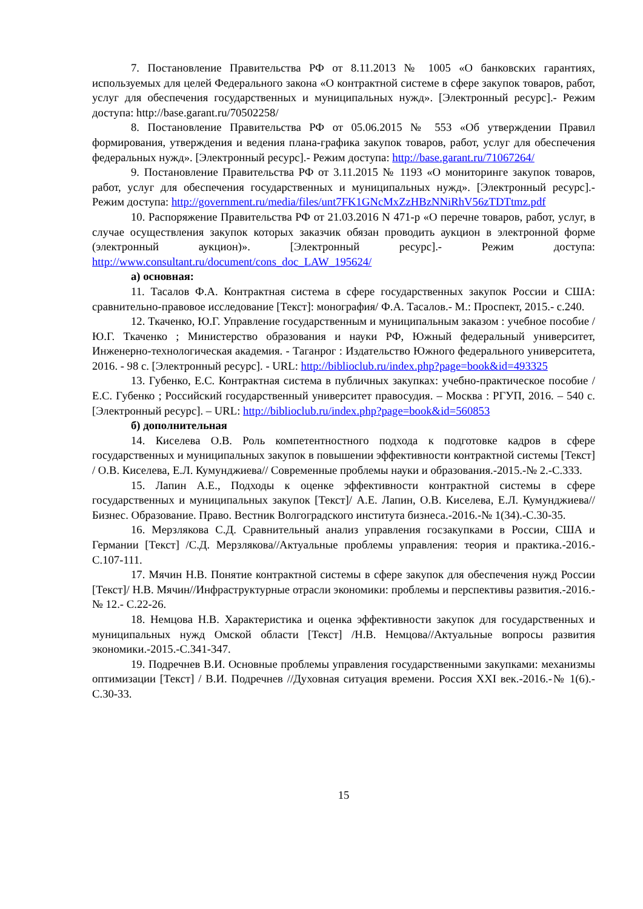7. Постановление Правительства РФ от 8.11.2013 № 1005 «О банковских гарантиях, используемых для целей Федерального закона «О контрактной системе в сфере закупок товаров, работ, услуг для обеспечения государственных и муниципальных нужд». [Электронный ресурс].- Режим доступа: http://base.garant.ru/70502258/
8. Постановление Правительства РФ от 05.06.2015 № 553 «Об утверждении Правил формирования, утверждения и ведения плана-графика закупок товаров, работ, услуг для обеспечения федеральных нужд». [Электронный ресурс].- Режим доступа: http://base.garant.ru/71067264/
9. Постановление Правительства РФ от 3.11.2015 № 1193 «О мониторинге закупок товаров, работ, услуг для обеспечения государственных и муниципальных нужд». [Электронный ресурс].- Режим доступа: http://government.ru/media/files/unt7FK1GNcMxZzHBzNNiRhV56zTDTtmz.pdf
10. Распоряжение Правительства РФ от 21.03.2016 N 471-р «О перечне товаров, работ, услуг, в случае осуществления закупок которых заказчик обязан проводить аукцион в электронной форме (электронный аукцион)». [Электронный ресурс].- Режим доступа: http://www.consultant.ru/document/cons_doc_LAW_195624/
а) основная:
11. Тасалов Ф.А. Контрактная система в сфере государственных закупок России и США: сравнительно-правовое исследование [Текст]: монография/ Ф.А. Тасалов.- М.: Проспект, 2015.- с.240.
12. Ткаченко, Ю.Г. Управление государственным и муниципальным заказом : учебное пособие / Ю.Г. Ткаченко ; Министерство образования и науки РФ, Южный федеральный университет, Инженерно-технологическая академия. - Таганрог : Издательство Южного федерального университета, 2016. - 98 с. [Электронный ресурс]. - URL: http://biblioclub.ru/index.php?page=book&id=493325
13. Губенко, Е.С. Контрактная система в публичных закупках: учебно-практическое пособие / Е.С. Губенко ; Российский государственный университет правосудия. – Москва : РГУП, 2016. – 540 с. [Электронный ресурс]. – URL: http://biblioclub.ru/index.php?page=book&id=560853
б) дополнительная
14. Киселева О.В. Роль компетентностного подхода к подготовке кадров в сфере государственных и муниципальных закупок в повышении эффективности контрактной системы [Текст] / О.В. Киселева, Е.Л. Кумунджиева// Современные проблемы науки и образования.-2015.-№ 2.-С.333.
15. Лапин А.Е., Подходы к оценке эффективности контрактной системы в сфере государственных и муниципальных закупок [Текст]/ А.Е. Лапин, О.В. Киселева, Е.Л. Кумунджиева//Бизнес. Образование. Право. Вестник Волгоградского института бизнеса.-2016.-№ 1(34).-С.30-35.
16. Мерзлякова С.Д. Сравнительный анализ управления госзакупками в России, США и Германии [Текст] /С.Д. Мерзлякова//Актуальные проблемы управления: теория и практика.-2016.-С.107-111.
17. Мячин Н.В. Понятие контрактной системы в сфере закупок для обеспечения нужд России [Текст]/ Н.В. Мячин//Инфраструктурные отрасли экономики: проблемы и перспективы развития.-2016.- № 12.- С.22-26.
18. Немцова Н.В. Характеристика и оценка эффективности закупок для государственных и муниципальных нужд Омской области [Текст] /Н.В. Немцова//Актуальные вопросы развития экономики.-2015.-С.341-347.
19. Подречнев В.И. Основные проблемы управления государственными закупками: механизмы оптимизации [Текст] / В.И. Подречнев //Духовная ситуация времени. Россия XXI век.-2016.-№ 1(6).-С.30-33.
15